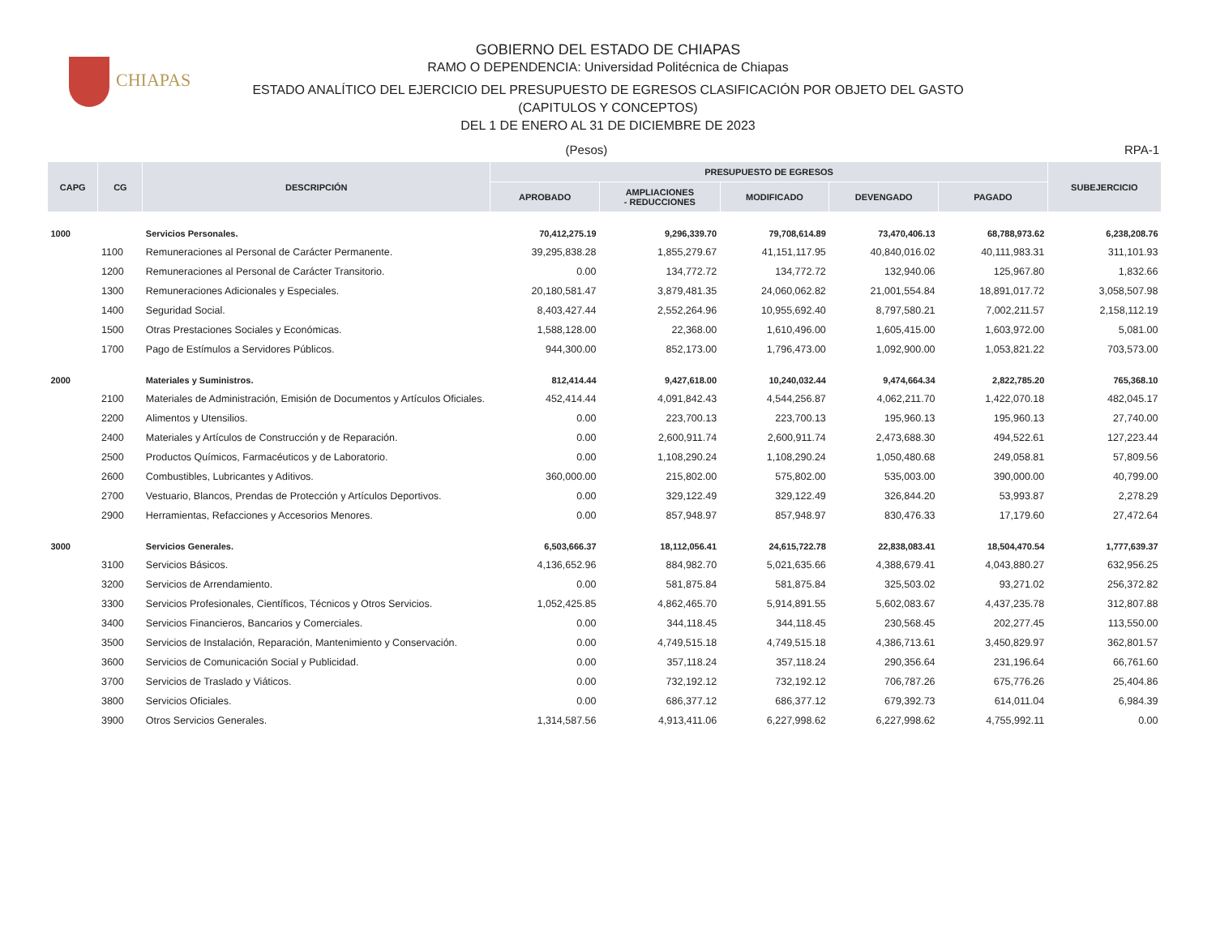CHIAPAS
GOBIERNO DEL ESTADO DE CHIAPAS
RAMO O DEPENDENCIA: Universidad Politécnica de Chiapas
ESTADO ANALÍTICO DEL EJERCICIO DEL PRESUPUESTO DE EGRESOS CLASIFICACIÓN POR OBJETO DEL GASTO
(CAPITULOS Y CONCEPTOS)
DEL 1 DE ENERO AL 31 DE DICIEMBRE DE 2023
(Pesos) RPA-1
| CAPG | CG | DESCRIPCIÓN | PRESUPUESTO DE EGRESOS | | | | | SUBEJERCICIO |
| --- | --- | --- | --- | --- | --- | --- | --- | --- |
| | | | APROBADO | AMPLIACIONES - REDUCCIONES | MODIFICADO | DEVENGADO | PAGADO | |
| 1000 | | Servicios Personales. | 70,412,275.19 | 9,296,339.70 | 79,708,614.89 | 73,470,406.13 | 68,788,973.62 | 6,238,208.76 |
| | 1100 | Remuneraciones al Personal de Carácter Permanente. | 39,295,838.28 | 1,855,279.67 | 41,151,117.95 | 40,840,016.02 | 40,111,983.31 | 311,101.93 |
| | 1200 | Remuneraciones al Personal de Carácter Transitorio. | 0.00 | 134,772.72 | 134,772.72 | 132,940.06 | 125,967.80 | 1,832.66 |
| | 1300 | Remuneraciones Adicionales y Especiales. | 20,180,581.47 | 3,879,481.35 | 24,060,062.82 | 21,001,554.84 | 18,891,017.72 | 3,058,507.98 |
| | 1400 | Seguridad Social. | 8,403,427.44 | 2,552,264.96 | 10,955,692.40 | 8,797,580.21 | 7,002,211.57 | 2,158,112.19 |
| | 1500 | Otras Prestaciones Sociales y Económicas. | 1,588,128.00 | 22,368.00 | 1,610,496.00 | 1,605,415.00 | 1,603,972.00 | 5,081.00 |
| | 1700 | Pago de Estímulos a Servidores Públicos. | 944,300.00 | 852,173.00 | 1,796,473.00 | 1,092,900.00 | 1,053,821.22 | 703,573.00 |
| 2000 | | Materiales y Suministros. | 812,414.44 | 9,427,618.00 | 10,240,032.44 | 9,474,664.34 | 2,822,785.20 | 765,368.10 |
| | 2100 | Materiales de Administración, Emisión de Documentos y Artículos Oficiales. | 452,414.44 | 4,091,842.43 | 4,544,256.87 | 4,062,211.70 | 1,422,070.18 | 482,045.17 |
| | 2200 | Alimentos y Utensilios. | 0.00 | 223,700.13 | 223,700.13 | 195,960.13 | 195,960.13 | 27,740.00 |
| | 2400 | Materiales y Artículos de Construcción y de Reparación. | 0.00 | 2,600,911.74 | 2,600,911.74 | 2,473,688.30 | 494,522.61 | 127,223.44 |
| | 2500 | Productos Químicos, Farmacéuticos y de Laboratorio. | 0.00 | 1,108,290.24 | 1,108,290.24 | 1,050,480.68 | 249,058.81 | 57,809.56 |
| | 2600 | Combustibles, Lubricantes y Aditivos. | 360,000.00 | 215,802.00 | 575,802.00 | 535,003.00 | 390,000.00 | 40,799.00 |
| | 2700 | Vestuario, Blancos, Prendas de Protección y Artículos Deportivos. | 0.00 | 329,122.49 | 329,122.49 | 326,844.20 | 53,993.87 | 2,278.29 |
| | 2900 | Herramientas, Refacciones y Accesorios Menores. | 0.00 | 857,948.97 | 857,948.97 | 830,476.33 | 17,179.60 | 27,472.64 |
| 3000 | | Servicios Generales. | 6,503,666.37 | 18,112,056.41 | 24,615,722.78 | 22,838,083.41 | 18,504,470.54 | 1,777,639.37 |
| | 3100 | Servicios Básicos. | 4,136,652.96 | 884,982.70 | 5,021,635.66 | 4,388,679.41 | 4,043,880.27 | 632,956.25 |
| | 3200 | Servicios de Arrendamiento. | 0.00 | 581,875.84 | 581,875.84 | 325,503.02 | 93,271.02 | 256,372.82 |
| | 3300 | Servicios Profesionales, Científicos, Técnicos y Otros Servicios. | 1,052,425.85 | 4,862,465.70 | 5,914,891.55 | 5,602,083.67 | 4,437,235.78 | 312,807.88 |
| | 3400 | Servicios Financieros, Bancarios y Comerciales. | 0.00 | 344,118.45 | 344,118.45 | 230,568.45 | 202,277.45 | 113,550.00 |
| | 3500 | Servicios de Instalación, Reparación, Mantenimiento y Conservación. | 0.00 | 4,749,515.18 | 4,749,515.18 | 4,386,713.61 | 3,450,829.97 | 362,801.57 |
| | 3600 | Servicios de Comunicación Social y Publicidad. | 0.00 | 357,118.24 | 357,118.24 | 290,356.64 | 231,196.64 | 66,761.60 |
| | 3700 | Servicios de Traslado y Viáticos. | 0.00 | 732,192.12 | 732,192.12 | 706,787.26 | 675,776.26 | 25,404.86 |
| | 3800 | Servicios Oficiales. | 0.00 | 686,377.12 | 686,377.12 | 679,392.73 | 614,011.04 | 6,984.39 |
| | 3900 | Otros Servicios Generales. | 1,314,587.56 | 4,913,411.06 | 6,227,998.62 | 6,227,998.62 | 4,755,992.11 | 0.00 |